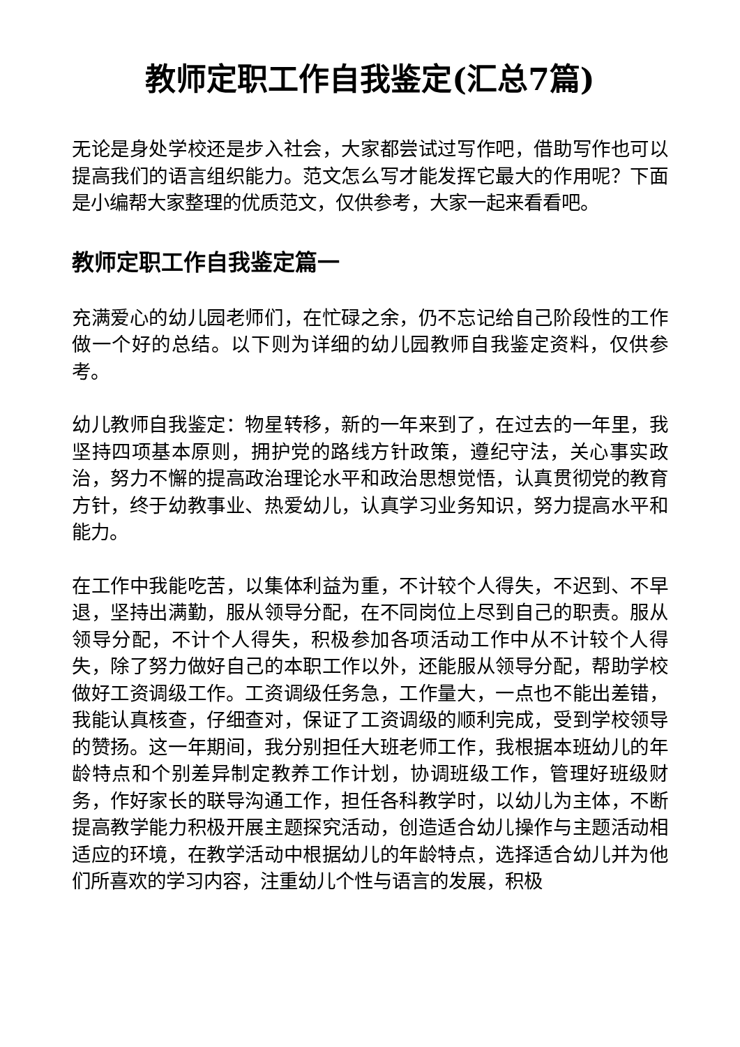教师定职工作自我鉴定(汇总7篇)
无论是身处学校还是步入社会，大家都尝试过写作吧，借助写作也可以提高我们的语言组织能力。范文怎么写才能发挥它最大的作用呢？下面是小编帮大家整理的优质范文，仅供参考，大家一起来看看吧。
教师定职工作自我鉴定篇一
充满爱心的幼儿园老师们，在忙碌之余，仍不忘记给自己阶段性的工作做一个好的总结。以下则为详细的幼儿园教师自我鉴定资料，仅供参考。
幼儿教师自我鉴定：物星转移，新的一年来到了，在过去的一年里，我坚持四项基本原则，拥护党的路线方针政策，遵纪守法，关心事实政治，努力不懈的提高政治理论水平和政治思想觉悟，认真贯彻党的教育方针，终于幼教事业、热爱幼儿，认真学习业务知识，努力提高水平和能力。
在工作中我能吃苦，以集体利益为重，不计较个人得失，不迟到、不早退，坚持出满勤，服从领导分配，在不同岗位上尽到自己的职责。服从领导分配，不计个人得失，积极参加各项活动工作中从不计较个人得失，除了努力做好自己的本职工作以外，还能服从领导分配，帮助学校做好工资调级工作。工资调级任务急，工作量大，一点也不能出差错，我能认真核查，仔细查对，保证了工资调级的顺利完成，受到学校领导的赞扬。这一年期间，我分别担任大班老师工作，我根据本班幼儿的年龄特点和个别差异制定教养工作计划，协调班级工作，管理好班级财务，作好家长的联导沟通工作，担任各科教学时，以幼儿为主体，不断提高教学能力积极开展主题探究活动，创造适合幼儿操作与主题活动相适应的环境，在教学活动中根据幼儿的年龄特点，选择适合幼儿并为他们所喜欢的学习内容，注重幼儿个性与语言的发展，积极